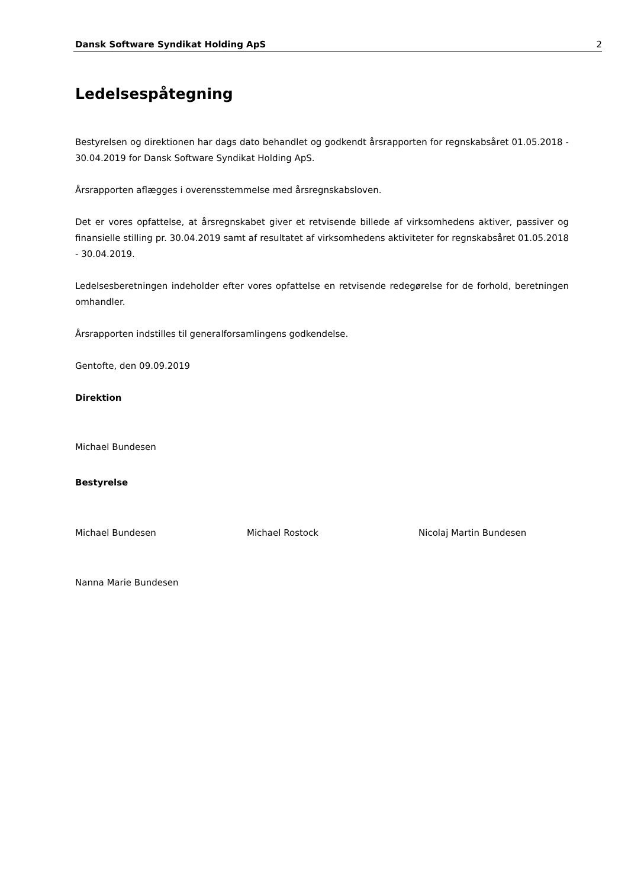Dansk Software Syndikat Holding ApS 2
Ledelsespåtegning
Bestyrelsen og direktionen har dags dato behandlet og godkendt årsrapporten for regnskabsåret 01.05.2018 - 30.04.2019 for Dansk Software Syndikat Holding ApS.
Årsrapporten aflægges i overensstemmelse med årsregnskabsloven.
Det er vores opfattelse, at årsregnskabet giver et retvisende billede af virksomhedens aktiver, passiver og finansielle stilling pr. 30.04.2019 samt af resultatet af virksomhedens aktiviteter for regnskabsåret 01.05.2018 - 30.04.2019.
Ledelsesberetningen indeholder efter vores opfattelse en retvisende redegørelse for de forhold, beretningen omhandler.
Årsrapporten indstilles til generalforsamlingens godkendelse.
Gentofte, den 09.09.2019
Direktion
Michael Bundesen
Bestyrelse
Michael Bundesen Michael Rostock Nicolaj Martin Bundesen
Nanna Marie Bundesen